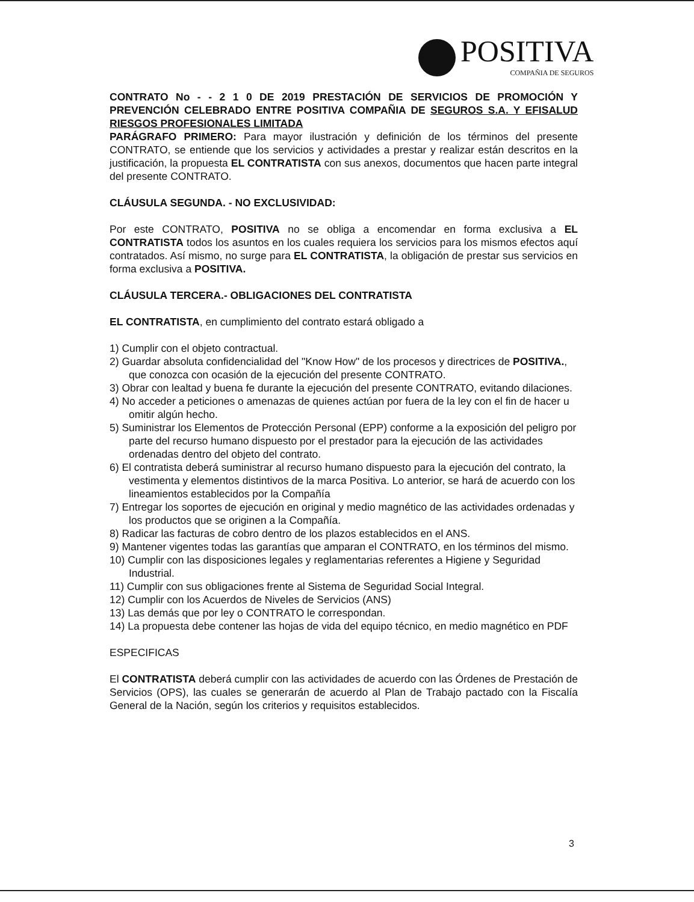POSITIVA
COMPAÑIA DE SEGUROS
CONTRATO No - - 2 1 0 DE 2019 PRESTACIÓN DE SERVICIOS DE PROMOCIÓN Y PREVENCIÓN CELEBRADO ENTRE POSITIVA COMPAÑIA DE SEGUROS S.A. Y EFISALUD RIESGOS PROFESIONALES LIMITADA
PARÁGRAFO PRIMERO: Para mayor ilustración y definición de los términos del presente CONTRATO, se entiende que los servicios y actividades a prestar y realizar están descritos en la justificación, la propuesta EL CONTRATISTA con sus anexos, documentos que hacen parte integral del presente CONTRATO.
CLÁUSULA SEGUNDA. - NO EXCLUSIVIDAD:
Por este CONTRATO, POSITIVA no se obliga a encomendar en forma exclusiva a EL CONTRATISTA todos los asuntos en los cuales requiera los servicios para los mismos efectos aquí contratados. Así mismo, no surge para EL CONTRATISTA, la obligación de prestar sus servicios en forma exclusiva a POSITIVA.
CLÁUSULA TERCERA.- OBLIGACIONES DEL CONTRATISTA
EL CONTRATISTA, en cumplimiento del contrato estará obligado a
1) Cumplir con el objeto contractual.
2) Guardar absoluta confidencialidad del "Know How" de los procesos y directrices de POSITIVA., que conozca con ocasión de la ejecución del presente CONTRATO.
3) Obrar con lealtad y buena fe durante la ejecución del presente CONTRATO, evitando dilaciones.
4) No acceder a peticiones o amenazas de quienes actúan por fuera de la ley con el fin de hacer u omitir algún hecho.
5) Suministrar los Elementos de Protección Personal (EPP) conforme a la exposición del peligro por parte del recurso humano dispuesto por el prestador para la ejecución de las actividades ordenadas dentro del objeto del contrato.
6) El contratista deberá suministrar al recurso humano dispuesto para la ejecución del contrato, la vestimenta y elementos distintivos de la marca Positiva. Lo anterior, se hará de acuerdo con los lineamientos establecidos por la Compañía
7) Entregar los soportes de ejecución en original y medio magnético de las actividades ordenadas y los productos que se originen a la Compañía.
8) Radicar las facturas de cobro dentro de los plazos establecidos en el ANS.
9) Mantener vigentes todas las garantías que amparan el CONTRATO, en los términos del mismo.
10) Cumplir con las disposiciones legales y reglamentarias referentes a Higiene y Seguridad Industrial.
11) Cumplir con sus obligaciones frente al Sistema de Seguridad Social Integral.
12) Cumplir con los Acuerdos de Niveles de Servicios (ANS)
13) Las demás que por ley o CONTRATO le correspondan.
14) La propuesta debe contener las hojas de vida del equipo técnico, en medio magnético en PDF
ESPECIFICAS
El CONTRATISTA deberá cumplir con las actividades de acuerdo con las Órdenes de Prestación de Servicios (OPS), las cuales se generarán de acuerdo al Plan de Trabajo pactado con la Fiscalía General de la Nación, según los criterios y requisitos establecidos.
3